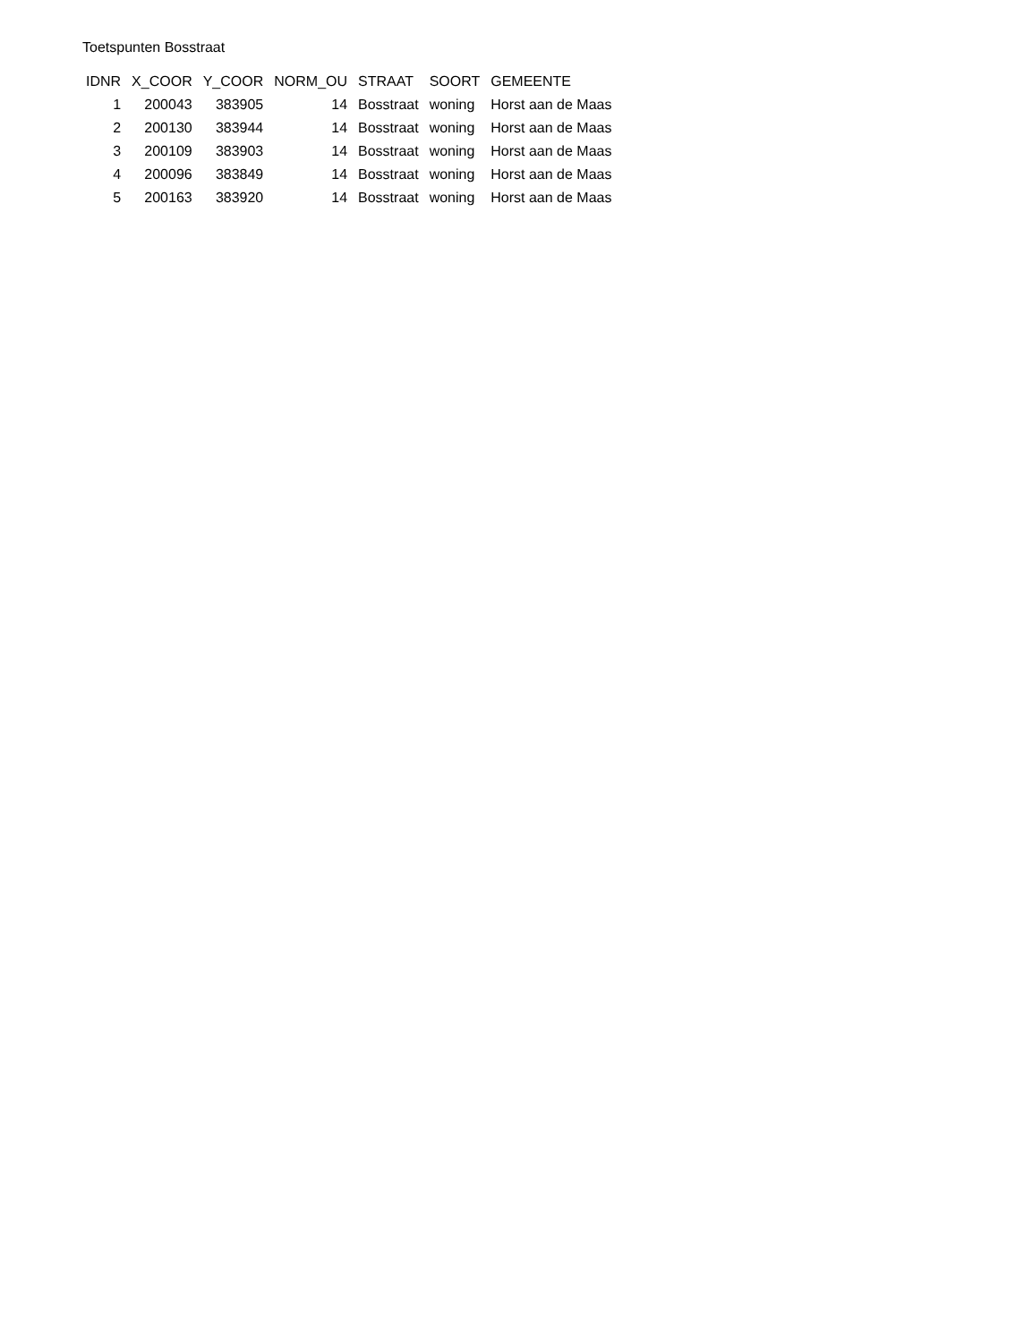Toetspunten Bosstraat
| IDNR | X_COOR | Y_COOR | NORM_OU | STRAAT | SOORT | GEMEENTE |
| --- | --- | --- | --- | --- | --- | --- |
| 1 | 200043 | 383905 | 14 | Bosstraat | woning | Horst aan de Maas |
| 2 | 200130 | 383944 | 14 | Bosstraat | woning | Horst aan de Maas |
| 3 | 200109 | 383903 | 14 | Bosstraat | woning | Horst aan de Maas |
| 4 | 200096 | 383849 | 14 | Bosstraat | woning | Horst aan de Maas |
| 5 | 200163 | 383920 | 14 | Bosstraat | woning | Horst aan de Maas |